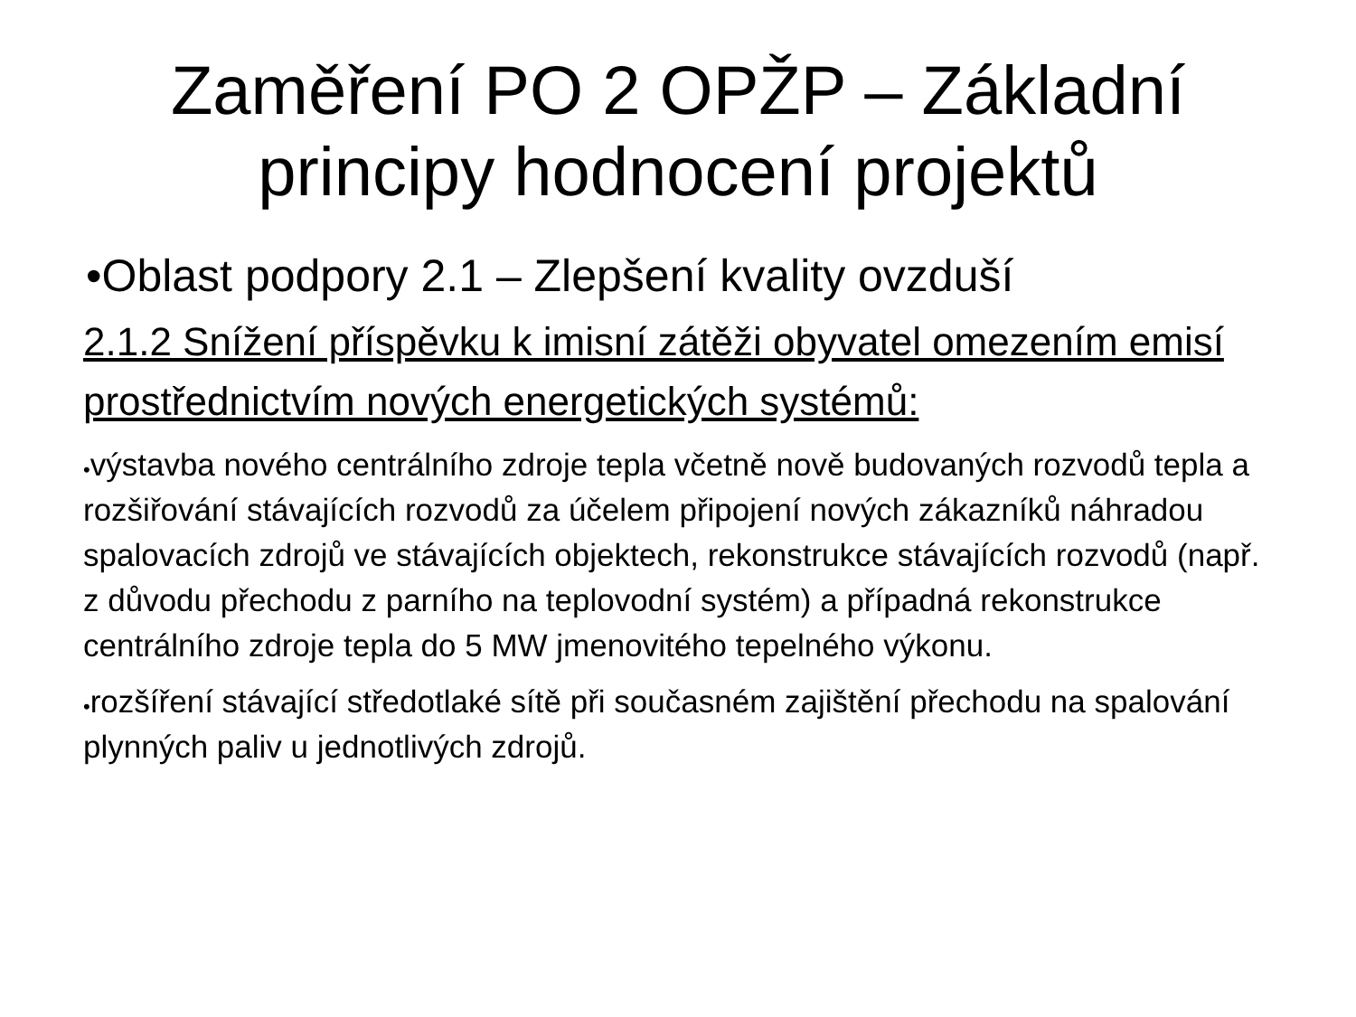Zaměření PO 2 OPŽP – Základní
principy hodnocení projektů
•Oblast podpory 2.1 – Zlepšení kvality ovzduší
2.1.2 Snížení příspěvku k imisní zátěži obyvatel omezením emisí prostřednictvím nových energetických systémů:
•výstavba nového centrálního zdroje tepla včetně nově budovaných rozvodů tepla a rozšiřování stávajících rozvodů za účelem připojení nových zákazníků náhradou spalovacích zdrojů ve stávajících objektech, rekonstrukce stávajících rozvodů (např. z důvodu přechodu z parního na teplovodní systém) a případná rekonstrukce centrálního zdroje tepla do 5 MW jmenovitého tepelného výkonu.
•rozšíření stávající středotlaké sítě při současném zajištění přechodu na spalování plynných paliv u jednotlivých zdrojů.